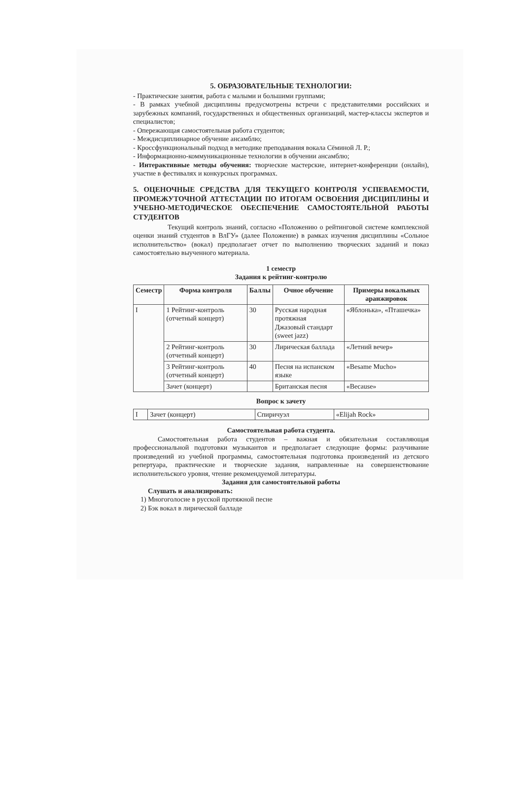5. ОБРАЗОВАТЕЛЬНЫЕ ТЕХНОЛОГИИ:
- Практические занятия, работа с малыми и большими группами;
- В рамках учебной дисциплины предусмотрены встречи с представителями российских и зарубежных компаний, государственных и общественных организаций, мастер-классы экспертов и специалистов;
- Опережающая самостоятельная работа студентов;
- Междисциплинарное обучение ансамблю;
- Кроссфункциональный подход в методике преподавания вокала Сёминой Л. Р.;
- Информационно-коммуникационные технологии в обучении ансамблю;
- Интерактивные методы обучения: творческие мастерские, интернет-конференции (онлайн), участие в фестивалях и конкурсных программах.
5. ОЦЕНОЧНЫЕ СРЕДСТВА ДЛЯ ТЕКУЩЕГО КОНТРОЛЯ УСПЕВАЕМОСТИ, ПРОМЕЖУТОЧНОЙ АТТЕСТАЦИИ ПО ИТОГАМ ОСВОЕНИЯ ДИСЦИПЛИНЫ И УЧЕБНО-МЕТОДИЧЕСКОЕ ОБЕСПЕЧЕНИЕ САМОСТОЯТЕЛЬНОЙ РАБОТЫ СТУДЕНТОВ
Текущий контроль знаний, согласно «Положению о рейтинговой системе комплексной оценки знаний студентов в ВлГУ» (далее Положение) в рамках изучения дисциплины «Сольное исполнительство» (вокал) предполагает отчет по выполнению творческих заданий и показ самостоятельно выученного материала.
1 семестр
Задания к рейтинг-контролю
| Семестр | Форма контроля | Баллы | Очное обучение | Примеры вокальных аранжировок |
| --- | --- | --- | --- | --- |
| I | 1 Рейтинг-контроль (отчетный концерт) | 30 | Русская народная протяжная Джазовый стандарт (sweet jazz) | «Яблонька», «Пташечка» |
| | 2 Рейтинг-контроль (отчетный концерт) | 30 | Лирическая баллада | «Летний вечер» |
| | 3 Рейтинг-контроль (отчетный концерт) | 40 | Песня на испанском языке | «Besame Mucho» |
| | Зачет (концерт) | | Британская песня | «Because» |
Вопрос к зачету
| I | Зачет (концерт) | Спиричуэл | «Elijah Rock» |
Самостоятельная работа студента.
Самостоятельная работа студентов – важная и обязательная составляющая профессиональной подготовки музыкантов и предполагает следующие формы: разучивание произведений из учебной программы, самостоятельная подготовка произведений из детского репертуара, практические и творческие задания, направленные на совершенствование исполнительского уровня, чтение рекомендуемой литературы.
Задания для самостоятельной работы
Слушать и анализировать:
1) Многоголосие в русской протяжной песне
2) Бэк вокал в лирической балладе